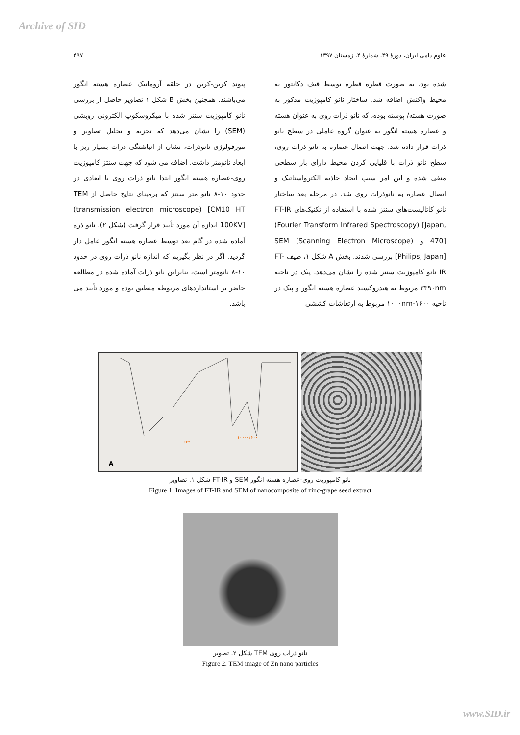Archive of SID
علوم دامی ایران، دورهٔ ۴۹، شمارهٔ ۴، زمستان ۱۳۹۷ ۴۹۷
شده بود، به صورت قطره قطره توسط قیف دکانتور به محیط واکنش اضافه شد. ساختار نانو کامپوزیت مذکور به صورت هسته/ پوسته بوده، که نانو ذرات روی به عنوان هسته و عصاره هسته انگور به عنوان گروه عاملی در سطح نانو ذرات قرار داده شد. جهت اتصال عصاره به نانو ذرات روی، سطح نانو ذرات با قلیایی کردن محیط دارای بار سطحی منفی شده و این امر سبب ایجاد جاذبه الکترواستاتیک و اتصال عصاره به نانوذرات روی شد. در مرحله بعد ساختار نانو کاتالیست‌های سنتز شده با استفاده از تکنیک‌های FT-IR (Fourier Transform Infrared Spectroscopy) [Japan, 470] و SEM (Scanning Electron Microscope)[Philips, Japan] بررسی شدند. بخش A شکل ۱، طیف FT-IR نانو کامپوزیت سنتز شده را نشان می‌دهد. پیک در ناحیه ۳۳۹۰nm مربوط به هیدروکسید عصاره هسته انگور و پیک در ناحیه ۱۰۰۰nm-۱۶۰۰ مربوط به ارتعاشات کششی
پیوند کربن-کربن در حلقه آروماتیک عصاره هسته انگور می‌باشند. همچنین بخش B شکل ۱ تصاویر حاصل از بررسی نانو کامپوزیت سنتز شده با میکروسکوپ الکترونی روبشی (SEM) را نشان می‌دهد که تجزیه و تحلیل تصاویر و مورفولوژی نانوذرات، نشان از انباشتگی ذرات بسیار ریز با ابعاد نانومتر داشت. اضافه می شود که جهت سنتز کامپوزیت روی-عصاره هسته انگور ابتدا نانو ذرات روی با ابعادی در حدود ۱۰-۸ نانو متر سنتز که برمبنای نتایج حاصل از TEM (transmission electron microscope) [CM10 HT 100KV] اندازه آن مورد تأیید قرار گرفت (شکل ۲). نانو ذره آماده شده در گام بعد توسط عصاره هسته انگور عامل دار گردید. اگر در نظر بگیریم که اندازه نانو ذرات روی در حدود ۱۰-۸ نانومتر است، بنابراین نانو ذرات آماده شده در مطالعه حاضر بر استانداردهای مربوطه منطبق بوده و مورد تأیید می باشد.
A
۳۳۹۰
۱۰۰۰-۱۶۰۰
شکل ۱. تصاویر FT-IR و SEM نانو کامپوزیت روی-عصاره هسته انگور
Figure 1. Images of FT-IR and SEM of nanocomposite of zinc-grape seed extract
شکل ۲. تصویر TEM نانو ذرات روی
Figure 2. TEM image of Zn nano particles
www.SID.ir